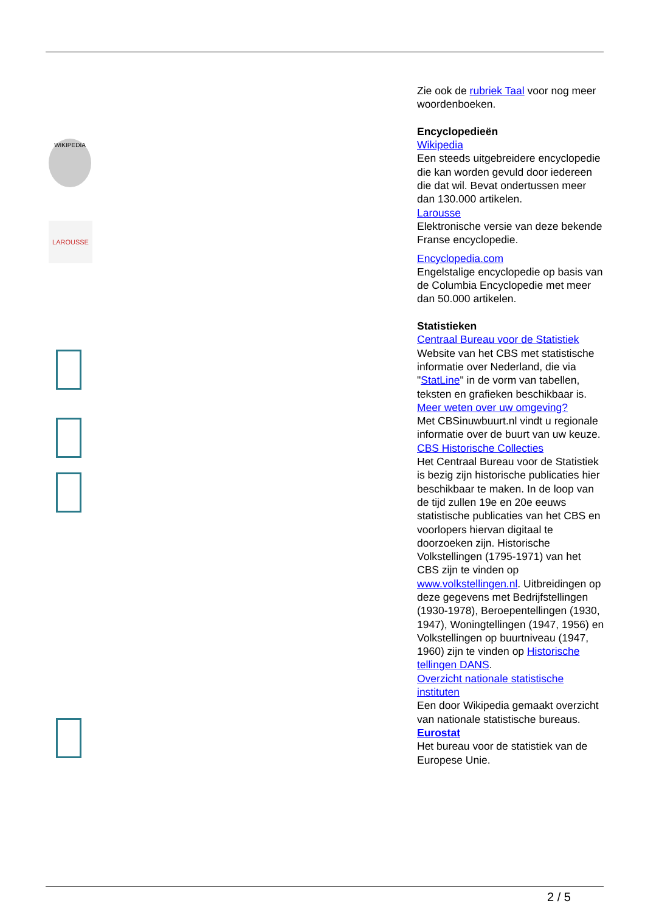WIKIPEDIA
LAROUSSE
Zie ook de rubriek Taal voor nog meer woordenboeken.
Encyclopedieën
Wikipedia
Een steeds uitgebreidere encyclopedie die kan worden gevuld door iedereen die dat wil. Bevat ondertussen meer dan 130.000 artikelen.
Larousse
Elektronische versie van deze bekende Franse encyclopedie.
Encyclopedia.com
Engelstalige encyclopedie op basis van de Columbia Encyclopedie met meer dan 50.000 artikelen.
Statistieken
Centraal Bureau voor de Statistiek
Website van het CBS met statistische informatie over Nederland, die via "StatLine" in de vorm van tabellen, teksten en grafieken beschikbaar is.
Meer weten over uw omgeving?
Met CBSinuwbuurt.nl vindt u regionale informatie over de buurt van uw keuze.
CBS Historische Collecties
Het Centraal Bureau voor de Statistiek is bezig zijn historische publicaties hier beschikbaar te maken. In de loop van de tijd zullen 19e en 20e eeuws statistische publicaties van het CBS en voorlopers hiervan digitaal te doorzoeken zijn. Historische Volkstellingen (1795-1971) van het CBS zijn te vinden op www.volkstellingen.nl. Uitbreidingen op deze gegevens met Bedrijfstellingen (1930-1978), Beroepentellingen (1930, 1947), Woningtellingen (1947, 1956) en Volkstellingen op buurtniveau (1947, 1960) zijn te vinden op Historische tellingen DANS.
Overzicht nationale statistische instituten
Een door Wikipedia gemaakt overzicht van nationale statistische bureaus.
Eurostat
Het bureau voor de statistiek van de Europese Unie.
2 / 5